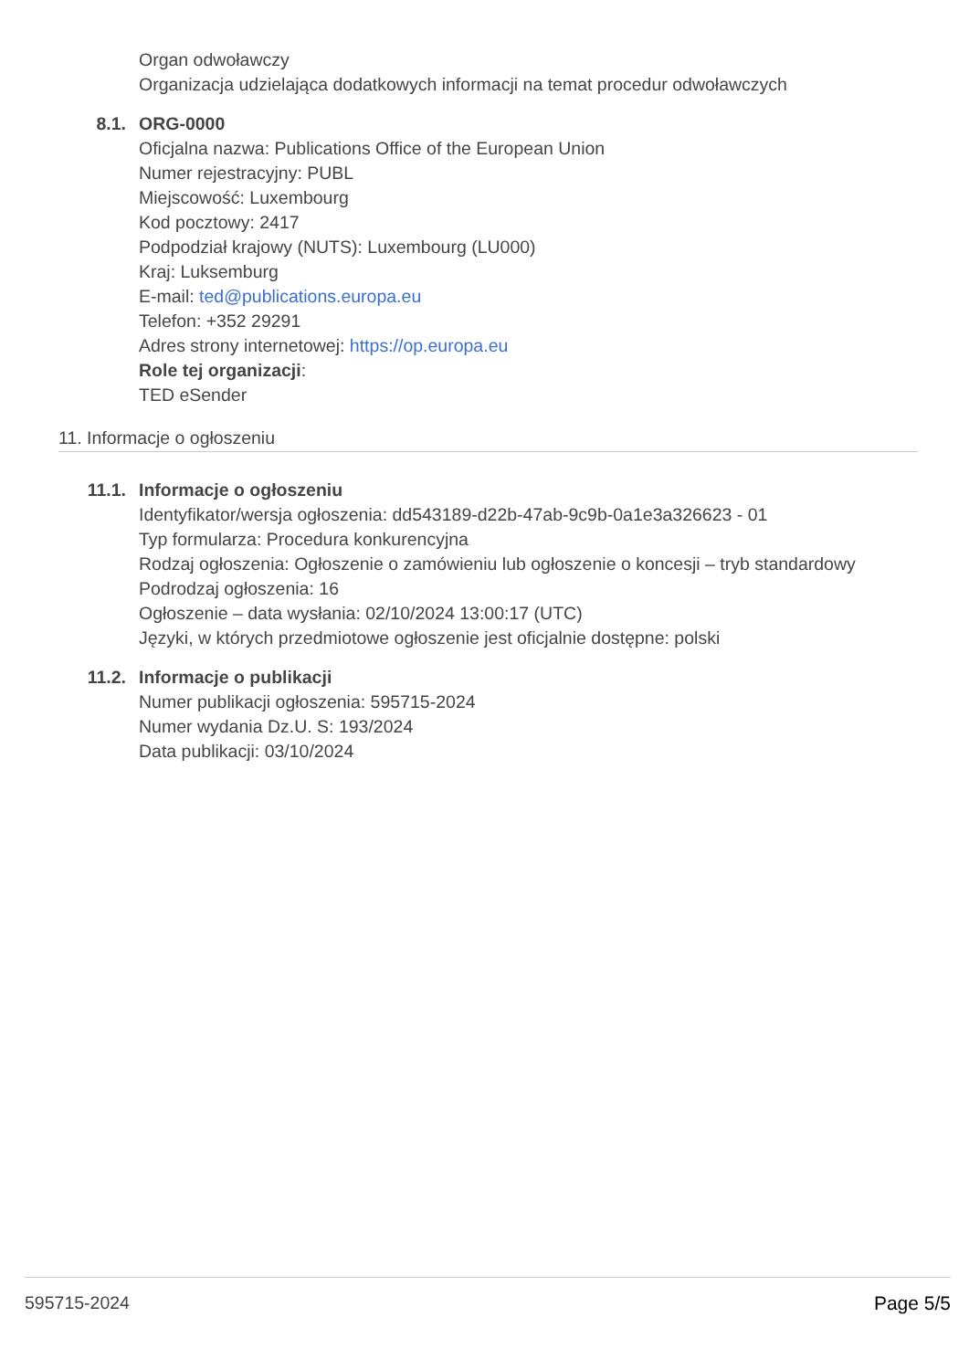Organ odwoławczy
Organizacja udzielająca dodatkowych informacji na temat procedur odwoławczych
8.1. ORG-0000
Oficjalna nazwa: Publications Office of the European Union
Numer rejestracyjny: PUBL
Miejscowość: Luxembourg
Kod pocztowy: 2417
Podpodział krajowy (NUTS): Luxembourg (LU000)
Kraj: Luksemburg
E-mail: ted@publications.europa.eu
Telefon: +352 29291
Adres strony internetowej: https://op.europa.eu
Role tej organizacji:
TED eSender
11. Informacje o ogłoszeniu
11.1. Informacje o ogłoszeniu
Identyfikator/wersja ogłoszenia: dd543189-d22b-47ab-9c9b-0a1e3a326623 - 01
Typ formularza: Procedura konkurencyjna
Rodzaj ogłoszenia: Ogłoszenie o zamówieniu lub ogłoszenie o koncesji – tryb standardowy
Podrodzaj ogłoszenia: 16
Ogłoszenie – data wysłania: 02/10/2024 13:00:17 (UTC)
Języki, w których przedmiotowe ogłoszenie jest oficjalnie dostępne: polski
11.2. Informacje o publikacji
Numer publikacji ogłoszenia: 595715-2024
Numer wydania Dz.U. S: 193/2024
Data publikacji: 03/10/2024
595715-2024 Page 5/5